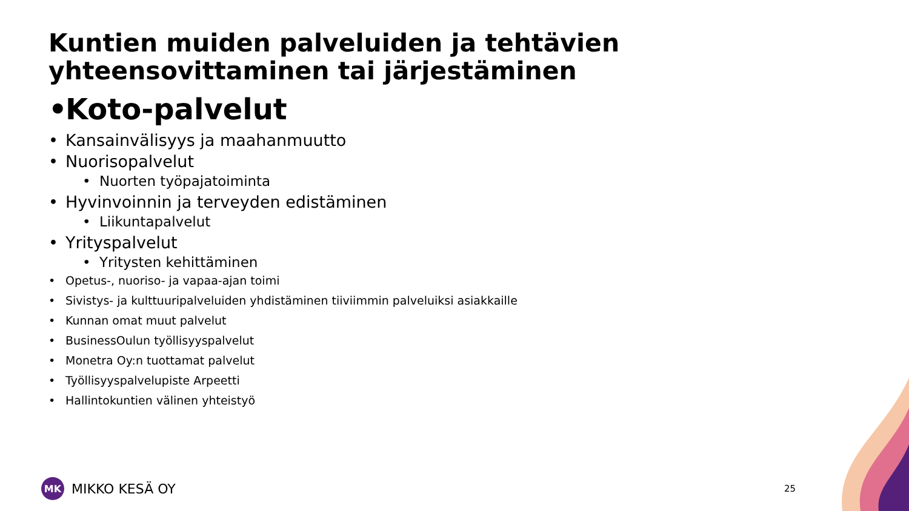Kuntien muiden palveluiden ja tehtävien yhteensovittaminen tai järjestäminen
• Koto-palvelut
• Kansainvälisyys ja maahanmuutto
• Nuorisopalvelut
• Nuorten työpajatoiminta
• Hyvinvoinnin ja terveyden edistäminen
• Liikuntapalvelut
• Yrityspalvelut
• Yritysten kehittäminen
• Opetus-, nuoriso- ja vapaa-ajan toimi
• Sivistys- ja kulttuuripalveluiden yhdistäminen tiiviimmin palveluiksi asiakkaille
• Kunnan omat muut palvelut
• BusinessOulun työllisyyspalvelut
• Monetra Oy:n tuottamat palvelut
• Työllisyyspalvelupiste Arpeetti
• Hallintokuntien välinen yhteistyö
MK
MIKKO KESÄ OY
25